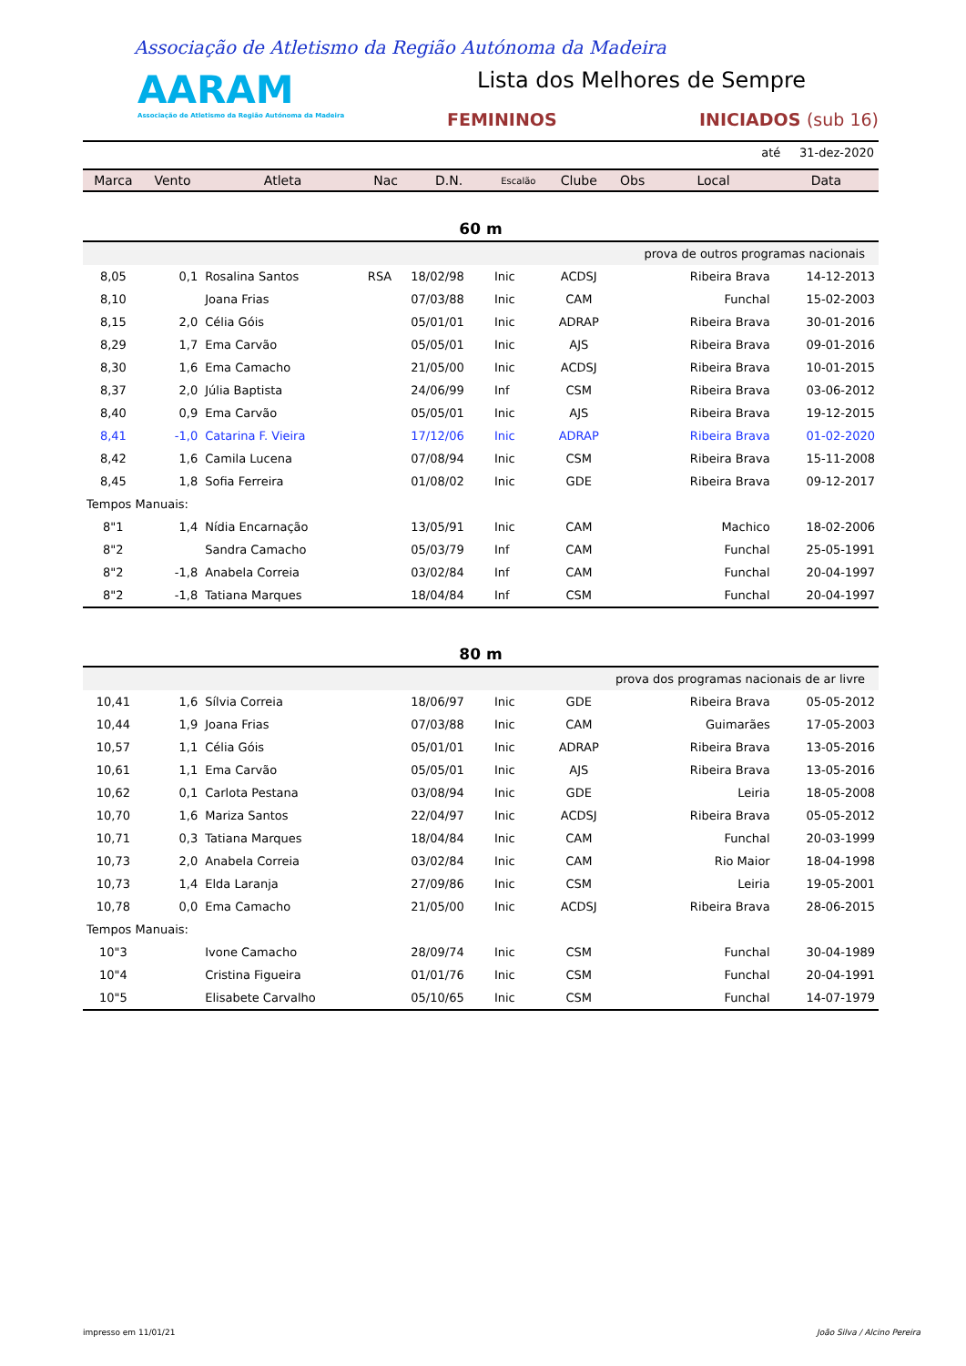Associação de Atletismo da Região Autónoma da Madeira
AARAM
Associação de Atletismo da Região Autónoma da Madeira
Lista dos Melhores de Sempre
FEMININOS INICIADOS (sub 16)
até 31-dez-2020
| Marca | Vento | Atleta | Nac | D.N. | Escalão | Clube | Obs | Local | Data |
| --- | --- | --- | --- | --- | --- | --- | --- | --- | --- |
| 60 m | | | | | | | | | |
| prova de outros programas nacionais | | | | | | | | | |
| 8,05 | 0,1 | Rosalina Santos | RSA | 18/02/98 | Inic | ACDSJ | | Ribeira Brava | 14-12-2013 |
| 8,10 | | Joana Frias | | 07/03/88 | Inic | CAM | | Funchal | 15-02-2003 |
| 8,15 | 2,0 | Célia Góis | | 05/01/01 | Inic | ADRAP | | Ribeira Brava | 30-01-2016 |
| 8,29 | 1,7 | Ema Carvão | | 05/05/01 | Inic | AJS | | Ribeira Brava | 09-01-2016 |
| 8,30 | 1,6 | Ema Camacho | | 21/05/00 | Inic | ACDSJ | | Ribeira Brava | 10-01-2015 |
| 8,37 | 2,0 | Júlia Baptista | | 24/06/99 | Inf | CSM | | Ribeira Brava | 03-06-2012 |
| 8,40 | 0,9 | Ema Carvão | | 05/05/01 | Inic | AJS | | Ribeira Brava | 19-12-2015 |
| 8,41 | -1,0 | Catarina F. Vieira | | 17/12/06 | Inic | ADRAP | | Ribeira Brava | 01-02-2020 |
| 8,42 | 1,6 | Camila Lucena | | 07/08/94 | Inic | CSM | | Ribeira Brava | 15-11-2008 |
| 8,45 | 1,8 | Sofia Ferreira | | 01/08/02 | Inic | GDE | | Ribeira Brava | 09-12-2017 |
| Tempos Manuais: | | | | | | | | | |
| 8"1 | 1,4 | Nídia Encarnação | | 13/05/91 | Inic | CAM | | Machico | 18-02-2006 |
| 8"2 | | Sandra Camacho | | 05/03/79 | Inf | CAM | | Funchal | 25-05-1991 |
| 8"2 | -1,8 | Anabela Correia | | 03/02/84 | Inf | CAM | | Funchal | 20-04-1997 |
| 8"2 | -1,8 | Tatiana Marques | | 18/04/84 | Inf | CSM | | Funchal | 20-04-1997 |
| 80 m | | | | | | | | | |
| prova dos programas nacionais de ar livre | | | | | | | | | |
| 10,41 | 1,6 | Sílvia Correia | | 18/06/97 | Inic | GDE | | Ribeira Brava | 05-05-2012 |
| 10,44 | 1,9 | Joana Frias | | 07/03/88 | Inic | CAM | | Guimarães | 17-05-2003 |
| 10,57 | 1,1 | Célia Góis | | 05/01/01 | Inic | ADRAP | | Ribeira Brava | 13-05-2016 |
| 10,61 | 1,1 | Ema Carvão | | 05/05/01 | Inic | AJS | | Ribeira Brava | 13-05-2016 |
| 10,62 | 0,1 | Carlota Pestana | | 03/08/94 | Inic | GDE | | Leiria | 18-05-2008 |
| 10,70 | 1,6 | Mariza Santos | | 22/04/97 | Inic | ACDSJ | | Ribeira Brava | 05-05-2012 |
| 10,71 | 0,3 | Tatiana Marques | | 18/04/84 | Inic | CAM | | Funchal | 20-03-1999 |
| 10,73 | 2,0 | Anabela Correia | | 03/02/84 | Inic | CAM | | Rio Maior | 18-04-1998 |
| 10,73 | 1,4 | Elda Laranja | | 27/09/86 | Inic | CSM | | Leiria | 19-05-2001 |
| 10,78 | 0,0 | Ema Camacho | | 21/05/00 | Inic | ACDSJ | | Ribeira Brava | 28-06-2015 |
| Tempos Manuais: | | | | | | | | | |
| 10"3 | | Ivone Camacho | | 28/09/74 | Inic | CSM | | Funchal | 30-04-1989 |
| 10"4 | | Cristina Figueira | | 01/01/76 | Inic | CSM | | Funchal | 20-04-1991 |
| 10"5 | | Elisabete Carvalho | | 05/10/65 | Inic | CSM | | Funchal | 14-07-1979 |
impresso em 11/01/21 João Silva / Alcino Pereira